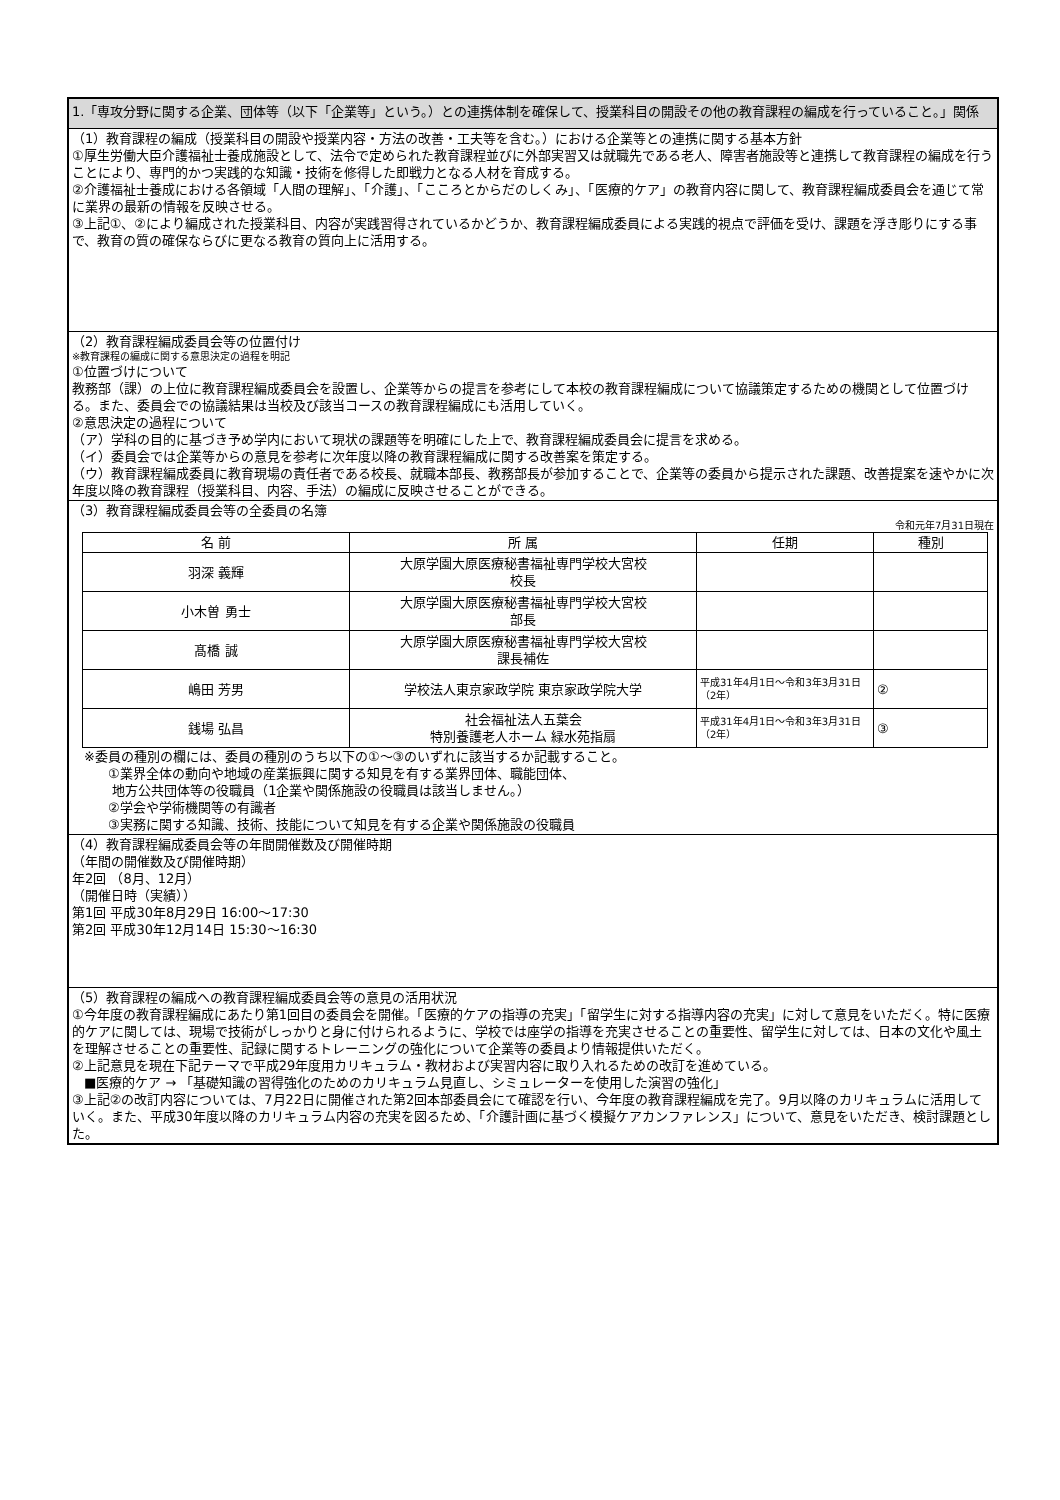1.「専攻分野に関する企業、団体等（以下「企業等」という。）との連携体制を確保して、授業科目の開設その他の教育課程の編成を行っていること。」関係
（1）教育課程の編成（授業科目の開設や授業内容・方法の改善・工夫等を含む。）における企業等との連携に関する基本方針
①厚生労働大臣介護福祉士養成施設として、法令で定められた教育課程並びに外部実習又は就職先である老人、障害者施設等と連携して教育課程の編成を行うことにより、専門的かつ実践的な知識・技術を修得した即戦力となる人材を育成する。
②介護福祉士養成における各領域「人間の理解」、「介護」、「こころとからだのしくみ」、「医療的ケア」の教育内容に関して、教育課程編成委員会を通じて常に業界の最新の情報を反映させる。
③上記①、②により編成された授業科目、内容が実践習得されているかどうか、教育課程編成委員による実践的視点で評価を受け、課題を浮き彫りにする事で、教育の質の確保ならびに更なる教育の質向上に活用する。
（2）教育課程編成委員会等の位置付け
※教育課程の編成に関する意思決定の過程を明記
①位置づけについて
教務部（課）の上位に教育課程編成委員会を設置し、企業等からの提言を参考にして本校の教育課程編成について協議策定するための機関として位置づける。また、委員会での協議結果は当校及び該当コースの教育課程編成にも活用していく。
②意思決定の過程について
（ア）学科の目的に基づき予め学内において現状の課題等を明確にした上で、教育課程編成委員会に提言を求める。
（イ）委員会では企業等からの意見を参考に次年度以降の教育課程編成に関する改善案を策定する。
（ウ）教育課程編成委員に教育現場の責任者である校長、就職本部長、教務部長が参加することで、企業等の委員から提示された課題、改善提案を速やかに次年度以降の教育課程（授業科目、内容、手法）の編成に反映させることができる。
（3）教育課程編成委員会等の全委員の名簿
令和元年7月31日現在
| 名 前 | 所 属 | 任期 | 種別 |
| --- | --- | --- | --- |
| 羽深 義輝 | 大原学園大原医療秘書福祉専門学校大宮校 校長 | | |
| 小木曽 勇士 | 大原学園大原医療秘書福祉専門学校大宮校 部長 | | |
| 髙橋 誠 | 大原学園大原医療秘書福祉専門学校大宮校 課長補佐 | | |
| 嶋田 芳男 | 学校法人東京家政学院 東京家政学院大学 | 平成31年4月1日～令和3年3月31日（2年） | ② |
| 銭場 弘昌 | 社会福祉法人五葉会 特別養護老人ホーム 緑水苑指扇 | 平成31年4月1日～令和3年3月31日（2年） | ③ |
※委員の種別の欄には、委員の種別のうち以下の①～③のいずれに該当するか記載すること。
①業界全体の動向や地域の産業振興に関する知見を有する業界団体、職能団体、
地方公共団体等の役職員（1企業や関係施設の役職員は該当しません。）
②学会や学術機関等の有識者
③実務に関する知識、技術、技能について知見を有する企業や関係施設の役職員
（4）教育課程編成委員会等の年間開催数及び開催時期
（年間の開催数及び開催時期）
年2回 （8月、12月）
（開催日時（実績））
第1回 平成30年8月29日 16:00～17:30
第2回 平成30年12月14日 15:30～16:30
（5）教育課程の編成への教育課程編成委員会等の意見の活用状況
①今年度の教育課程編成にあたり第1回目の委員会を開催。「医療的ケアの指導の充実」「留学生に対する指導内容の充実」に対して意見をいただく。特に医療的ケアに関しては、現場で技術がしっかりと身に付けられるように、学校では座学の指導を充実させることの重要性、留学生に対しては、日本の文化や風土を理解させることの重要性、記録に関するトレーニングの強化について企業等の委員より情報提供いただく。
②上記意見を現在下記テーマで平成29年度用カリキュラム・教材および実習内容に取り入れるための改訂を進めている。
■医療的ケア → 「基礎知識の習得強化のためのカリキュラム見直し、シミュレーターを使用した演習の強化」
③上記②の改訂内容については、7月22日に開催された第2回本部委員会にて確認を行い、今年度の教育課程編成を完了。9月以降のカリキュラムに活用していく。また、平成30年度以降のカリキュラム内容の充実を図るため、「介護計画に基づく模擬ケアカンファレンス」について、意見をいただき、検討課題とした。